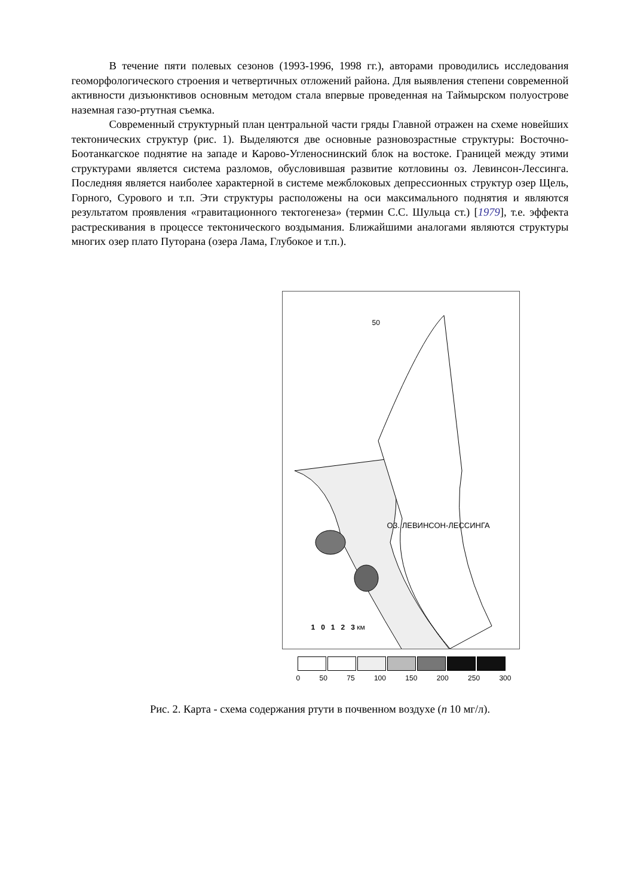В течение пяти полевых сезонов (1993-1996, 1998 гг.), авторами проводились исследования геоморфологического строения и четвертичных отложений района. Для выявления степени современной активности дизъюнктивов основным методом стала впервые проведенная на Таймырском полуострове наземная газо-ртутная съемка.
Современный структурный план центральной части гряды Главной отражен на схеме новейших тектонических структур (рис. 1). Выделяются две основные разновозрастные структуры: Восточно-Боотанкагское поднятие на западе и Карово-Угленоснинский блок на востоке. Границей между этими структурами является система разломов, обусловившая развитие котловины оз. Левинсон-Лессинга. Последняя является наиболее характерной в системе межблоковых депрессионных структур озер Щель, Горного, Сурового и т.п. Эти структуры расположены на оси максимального поднятия и являются результатом проявления «гравитационного тектогенеза» (термин С.С. Шульца ст.) [1979], т.е. эффекта растрескивания в процессе тектонического воздымания. Ближайшими аналогами являются структуры многих озер плато Путорана (озера Лама, Глубокое и т.п.).
ОЗ. ЛЕВИНСОН-ЛЕССИНГА
50
1 0 1 2 3 км
0 50 75 100 150 200 250 300
Рис. 2. Карта - схема содержания ртути в почвенном воздухе (n 10 мг/л).